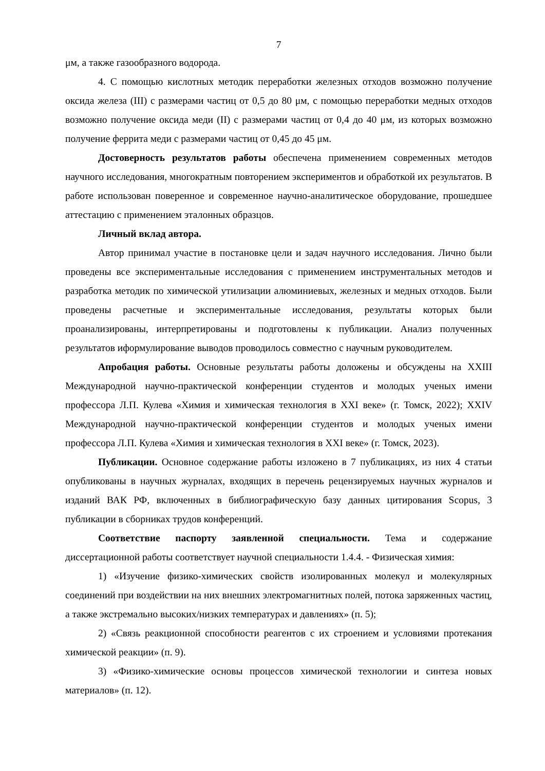7
μм, а также газообразного водорода.
4. С помощью кислотных методик переработки железных отходов возможно получение оксида железа (III) с размерами частиц от 0,5 до 80 μм, с помощью переработки медных отходов возможно получение оксида меди (II) с размерами частиц от 0,4 до 40 μм, из которых возможно получение феррита меди с размерами частиц от 0,45 до 45 μм.
Достоверность результатов работы обеспечена применением современных методов научного исследования, многократным повторением экспериментов и обработкой их результатов. В работе использован поверенное и современное научно-аналитическое оборудование, прошедшее аттестацию с применением эталонных образцов.
Личный вклад автора.
Автор принимал участие в постановке цели и задач научного исследования. Лично были проведены все экспериментальные исследования с применением инструментальных методов и разработка методик по химической утилизации алюминиевых, железных и медных отходов. Были проведены расчетные и экспериментальные исследования, результаты которых были проанализированы, интерпретированы и подготовлены к публикации. Анализ полученных результатов иформулирование выводов проводилось совместно с научным руководителем.
Апробация работы. Основные результаты работы доложены и обсуждены на XXIII Международной научно-практической конференции студентов и молодых ученых имени профессора Л.П. Кулева «Химия и химическая технология в XXI веке» (г. Томск, 2022); XXIV Международной научно-практической конференции студентов и молодых ученых имени профессора Л.П. Кулева «Химия и химическая технология в XXI веке» (г. Томск, 2023).
Публикации. Основное содержание работы изложено в 7 публикациях, из них 4 статьи опубликованы в научных журналах, входящих в перечень рецензируемых научных журналов и изданий ВАК РФ, включенных в библиографическую базу данных цитирования Scopus, 3 публикации в сборниках трудов конференций.
Соответствие паспорту заявленной специальности. Тема и содержание диссертационной работы соответствует научной специальности 1.4.4. - Физическая химия:
1) «Изучение физико-химических свойств изолированных молекул и молекулярных соединений при воздействии на них внешних электромагнитных полей, потока заряженных частиц, а также экстремально высоких/низких температурах и давлениях» (п. 5);
2) «Связь реакционной способности реагентов с их строением и условиями протекания химической реакции» (п. 9).
3) «Физико-химические основы процессов химической технологии и синтеза новых материалов» (п. 12).